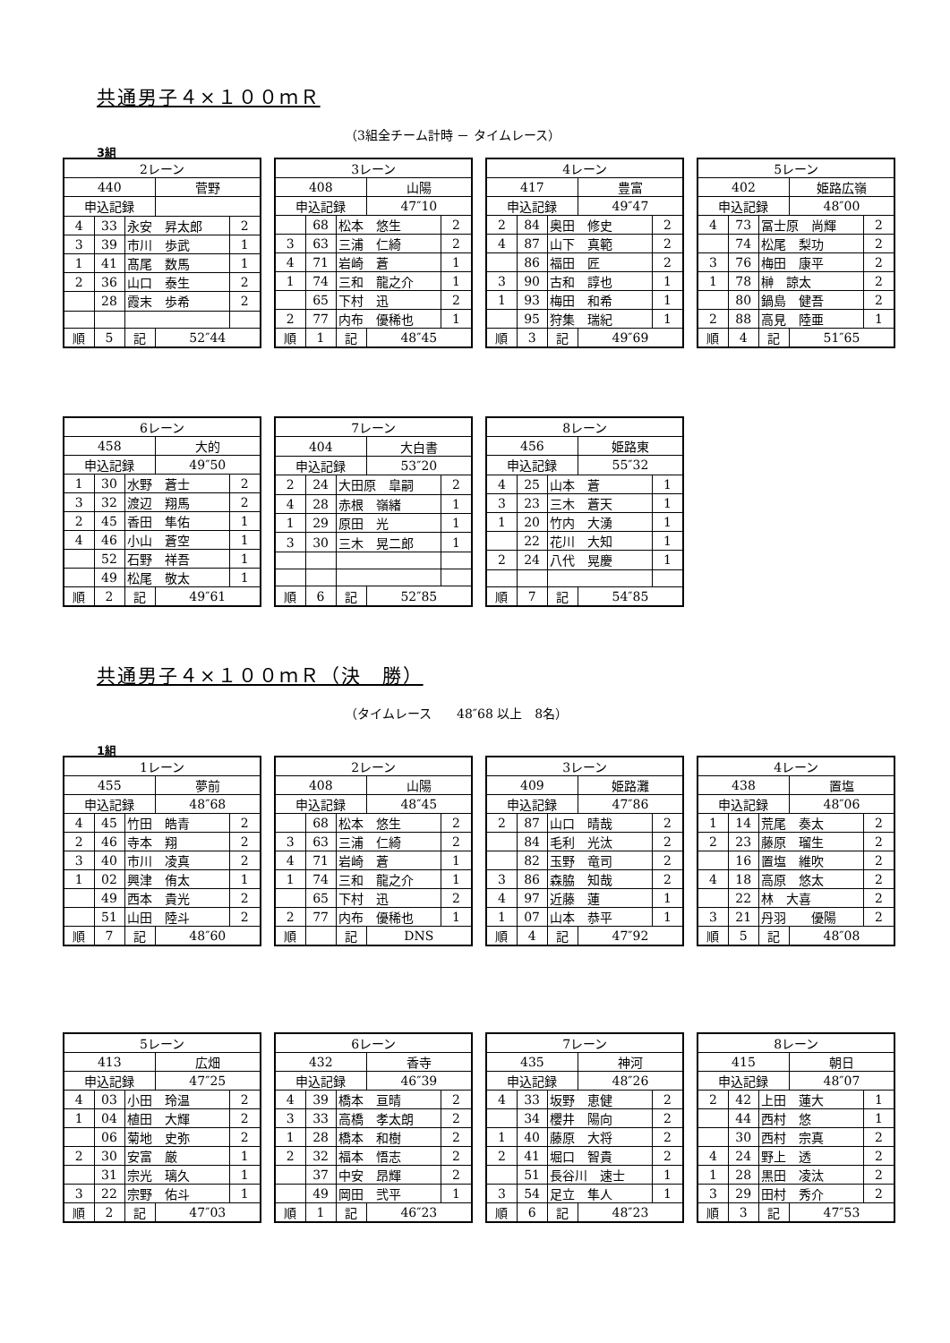共通男子４×１００ｍＲ
（3組全チーム計時 － タイムレース）
3組
| 2レーン | | | | |
| 440 | | | 菅野 | |
| 申込記録 | | | | |
| 4 | 33 | 永安 昇太郎 | | 2 |
| 3 | 39 | 市川 歩武 | | 1 |
| 1 | 41 | 髙尾 数馬 | | 1 |
| 2 | 36 | 山口 泰生 | | 2 |
| | 28 | 霞末 歩希 | | 2 |
| 順 | 5 | 記 | 52″44 | |
| 3レーン | | | | |
| 408 | | | 山陽 | |
| 申込記録 | | | 47″10 | |
| | 68 | 松本 悠生 | | 2 |
| 3 | 63 | 三浦 仁綺 | | 2 |
| 4 | 71 | 岩崎 蒼 | | 1 |
| 1 | 74 | 三和 龍之介 | | 1 |
| | 65 | 下村 迅 | | 2 |
| 2 | 77 | 内布 優稀也 | | 1 |
| 順 | 1 | 記 | 48″45 | |
| 4レーン | | | | |
| 417 | | | 豊富 | |
| 申込記録 | | | 49″47 | |
| 2 | 84 | 奥田 修史 | | 2 |
| 4 | 87 | 山下 真範 | | 2 |
| | 86 | 福田 匠 | | 2 |
| 3 | 90 | 古和 諄也 | | 1 |
| 1 | 93 | 梅田 和希 | | 1 |
| | 95 | 狩集 瑞紀 | | 1 |
| 順 | 3 | 記 | 49″69 | |
| 5レーン | | | | |
| 402 | | | 姫路広嶺 | |
| 申込記録 | | | 48″00 | |
| 4 | 73 | 冨士原 尚輝 | | 2 |
| | 74 | 松尾 梨功 | | 2 |
| 3 | 76 | 梅田 康平 | | 2 |
| 1 | 78 | 榊 諒太 | | 2 |
| | 80 | 鍋島 健吾 | | 2 |
| 2 | 88 | 高見 陸亜 | | 1 |
| 順 | 4 | 記 | 51″65 | |
| 6レーン | | | | |
| 458 | | | 大的 | |
| 申込記録 | | | 49″50 | |
| 1 | 30 | 水野 蒼士 | | 2 |
| 3 | 32 | 渡辺 翔馬 | | 2 |
| 2 | 45 | 香田 隼佑 | | 1 |
| 4 | 46 | 小山 蒼空 | | 1 |
| | 52 | 石野 祥吾 | | 1 |
| | 49 | 松尾 敬太 | | 1 |
| 順 | 2 | 記 | 49″61 | |
| 7レーン | | | | |
| 404 | | | 大白書 | |
| 申込記録 | | | 53″20 | |
| 2 | 24 | 大田原 皐嗣 | | 2 |
| 4 | 28 | 赤根 嶺緒 | | 1 |
| 1 | 29 | 原田 光 | | 1 |
| 3 | 30 | 三木 晃二郎 | | 1 |
| 順 | 6 | 記 | 52″85 | |
| 8レーン | | | | |
| 456 | | | 姫路東 | |
| 申込記録 | | | 55″32 | |
| 4 | 25 | 山本 蒼 | | 1 |
| 3 | 23 | 三木 蒼天 | | 1 |
| 1 | 20 | 竹内 大湧 | | 1 |
| | 22 | 花川 大知 | | 1 |
| 2 | 24 | 八代 晃慶 | | 1 |
| 順 | 7 | 記 | 54″85 | |
共通男子４×１００ｍＲ（決　勝）
（タイムレース　　48″68 以上　8名）
1組
| 1レーン | | | | |
| 455 | | | 夢前 | |
| 申込記録 | | | 48″68 | |
| 4 | 45 | 竹田 皓青 | | 2 |
| 2 | 46 | 寺本 翔 | | 2 |
| 3 | 40 | 市川 凌真 | | 2 |
| 1 | 02 | 興津 侑太 | | 1 |
| | 49 | 西本 貴光 | | 2 |
| | 51 | 山田 陸斗 | | 2 |
| 順 | 7 | 記 | 48″60 | |
| 2レーン | | | | |
| 408 | | | 山陽 | |
| 申込記録 | | | 48″45 | |
| | 68 | 松本 悠生 | | 2 |
| 3 | 63 | 三浦 仁綺 | | 2 |
| 4 | 71 | 岩崎 蒼 | | 1 |
| 1 | 74 | 三和 龍之介 | | 1 |
| | 65 | 下村 迅 | | 2 |
| 2 | 77 | 内布 優稀也 | | 1 |
| 順 | | 記 | DNS | |
| 3レーン | | | | |
| 409 | | | 姫路灘 | |
| 申込記録 | | | 47″86 | |
| 2 | 87 | 山口 晴哉 | | 2 |
| | 84 | 毛利 光汰 | | 2 |
| | 82 | 玉野 竜司 | | 2 |
| 3 | 86 | 森脇 知哉 | | 2 |
| 4 | 97 | 近藤 蓮 | | 1 |
| 1 | 07 | 山本 恭平 | | 1 |
| 順 | 4 | 記 | 47″92 | |
| 4レーン | | | | |
| 438 | | | 置塩 | |
| 申込記録 | | | 48″06 | |
| 1 | 14 | 荒尾 奏太 | | 2 |
| 2 | 23 | 藤原 瑠生 | | 2 |
| | 16 | 置塩 維吹 | | 2 |
| 4 | 18 | 高原 悠太 | | 2 |
| | 22 | 林 大喜 | | 2 |
| 3 | 21 | 丹羽 優陽 | | 2 |
| 順 | 5 | 記 | 48″08 | |
| 5レーン | | | | |
| 413 | | | 広畑 | |
| 申込記録 | | | 47″25 | |
| 4 | 03 | 小田 玲温 | | 2 |
| 1 | 04 | 植田 大輝 | | 2 |
| | 06 | 菊地 史弥 | | 2 |
| 2 | 30 | 安富 厳 | | 1 |
| | 31 | 宗光 璃久 | | 1 |
| 3 | 22 | 宗野 佑斗 | | 1 |
| 順 | 2 | 記 | 47″03 | |
| 6レーン | | | | |
| 432 | | | 香寺 | |
| 申込記録 | | | 46″39 | |
| 4 | 39 | 橋本 亘晴 | | 2 |
| 3 | 33 | 高橋 孝太朗 | | 2 |
| 1 | 28 | 橋本 和樹 | | 2 |
| 2 | 32 | 福本 悟志 | | 2 |
| | 37 | 中安 昂輝 | | 2 |
| | 49 | 岡田 弐平 | | 1 |
| 順 | 1 | 記 | 46″23 | |
| 7レーン | | | | |
| 435 | | | 神河 | |
| 申込記録 | | | 48″26 | |
| 4 | 33 | 坂野 恵健 | | 2 |
| | 34 | 櫻井 陽向 | | 2 |
| 1 | 40 | 藤原 大将 | | 2 |
| 2 | 41 | 堀口 智貴 | | 2 |
| | 51 | 長谷川 速士 | | 1 |
| 3 | 54 | 足立 隼人 | | 1 |
| 順 | 6 | 記 | 48″23 | |
| 8レーン | | | | |
| 415 | | | 朝日 | |
| 申込記録 | | | 48″07 | |
| 2 | 42 | 上田 蓮大 | | 1 |
| | 44 | 西村 悠 | | 1 |
| | 30 | 西村 宗真 | | 2 |
| 4 | 24 | 野上 透 | | 2 |
| 1 | 28 | 黒田 凌汰 | | 2 |
| 3 | 29 | 田村 秀介 | | 2 |
| 順 | 3 | 記 | 47″53 | |